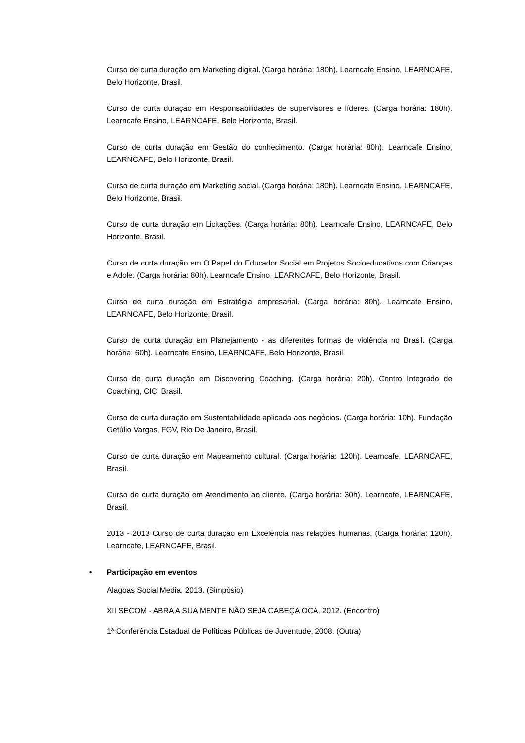Curso de curta duração em Marketing digital. (Carga horária: 180h). Learncafe Ensino, LEARNCAFE, Belo Horizonte, Brasil.
Curso de curta duração em Responsabilidades de supervisores e líderes. (Carga horária: 180h). Learncafe Ensino, LEARNCAFE, Belo Horizonte, Brasil.
Curso de curta duração em Gestão do conhecimento. (Carga horária: 80h). Learncafe Ensino, LEARNCAFE, Belo Horizonte, Brasil.
Curso de curta duração em Marketing social. (Carga horária: 180h). Learncafe Ensino, LEARNCAFE, Belo Horizonte, Brasil.
Curso de curta duração em Licitações. (Carga horária: 80h). Learncafe Ensino, LEARNCAFE, Belo Horizonte, Brasil.
Curso de curta duração em O Papel do Educador Social em Projetos Socioeducativos com Crianças e Adole. (Carga horária: 80h). Learncafe Ensino, LEARNCAFE, Belo Horizonte, Brasil.
Curso de curta duração em Estratégia empresarial. (Carga horária: 80h). Learncafe Ensino, LEARNCAFE, Belo Horizonte, Brasil.
Curso de curta duração em Planejamento - as diferentes formas de violência no Brasil. (Carga horária: 60h). Learncafe Ensino, LEARNCAFE, Belo Horizonte, Brasil.
Curso de curta duração em Discovering Coaching. (Carga horária: 20h). Centro Integrado de Coaching, CIC, Brasil.
Curso de curta duração em Sustentabilidade aplicada aos negócios. (Carga horária: 10h). Fundação Getúlio Vargas, FGV, Rio De Janeiro, Brasil.
Curso de curta duração em Mapeamento cultural. (Carga horária: 120h). Learncafe, LEARNCAFE, Brasil.
Curso de curta duração em Atendimento ao cliente. (Carga horária: 30h). Learncafe, LEARNCAFE, Brasil.
2013 - 2013 Curso de curta duração em Excelência nas relações humanas. (Carga horária: 120h). Learncafe, LEARNCAFE, Brasil.
• Participação em eventos
Alagoas Social Media, 2013. (Simpósio)
XII SECOM - ABRA A SUA MENTE NÃO SEJA CABEÇA OCA, 2012. (Encontro)
1ª Conferência Estadual de Políticas Públicas de Juventude, 2008. (Outra)